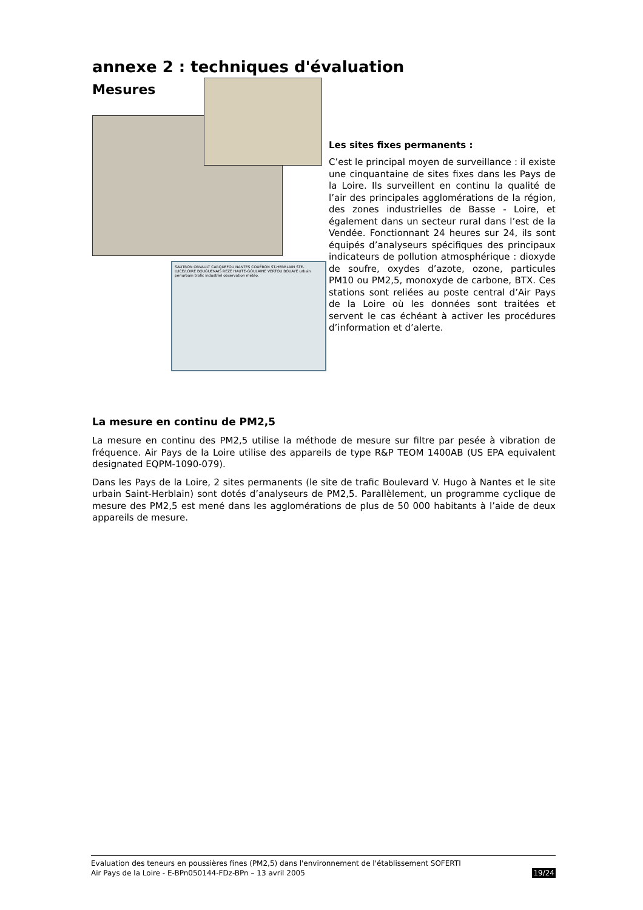annexe 2 : techniques d'évaluation
Mesures
SAUTRON ORVAULT CARQUEFOU NANTES COUËRON ST-HERBLAIN STE-LUCE/LOIRE BOUGUENAIS REZÉ HAUTE-GOULAINE VERTOU BOUAYE urbain périurbain trafic industriel observation météo.
Les sites fixes permanents :
C’est le principal moyen de surveillance : il existe une cinquantaine de sites fixes dans les Pays de la Loire. Ils surveillent en continu la qualité de l’air des principales agglomérations de la région, des zones industrielles de Basse - Loire, et également dans un secteur rural dans l’est de la Vendée. Fonctionnant 24 heures sur 24, ils sont équipés d’analyseurs spécifiques des principaux indicateurs de pollution atmosphérique : dioxyde de soufre, oxydes d’azote, ozone, particules PM10 ou PM2,5, monoxyde de carbone, BTX. Ces stations sont reliées au poste central d’Air Pays de la Loire où les données sont traitées et servent le cas échéant à activer les procédures d’information et d’alerte.
La mesure en continu de PM2,5
La mesure en continu des PM2,5 utilise la méthode de mesure sur filtre par pesée à vibration de fréquence. Air Pays de la Loire utilise des appareils de type R&P TEOM 1400AB (US EPA equivalent designated EQPM-1090-079).
Dans les Pays de la Loire, 2 sites permanents (le site de trafic Boulevard V. Hugo à Nantes et le site urbain Saint-Herblain) sont dotés d’analyseurs de PM2,5. Parallèlement, un programme cyclique de mesure des PM2,5 est mené dans les agglomérations de plus de 50 000 habitants à l’aide de deux appareils de mesure.
Evaluation des teneurs en poussières fines (PM2,5) dans l'environnement de l'établissement SOFERTI
Air Pays de la Loire - E-BPn050144-FDz-BPn – 13 avril 2005 19/24